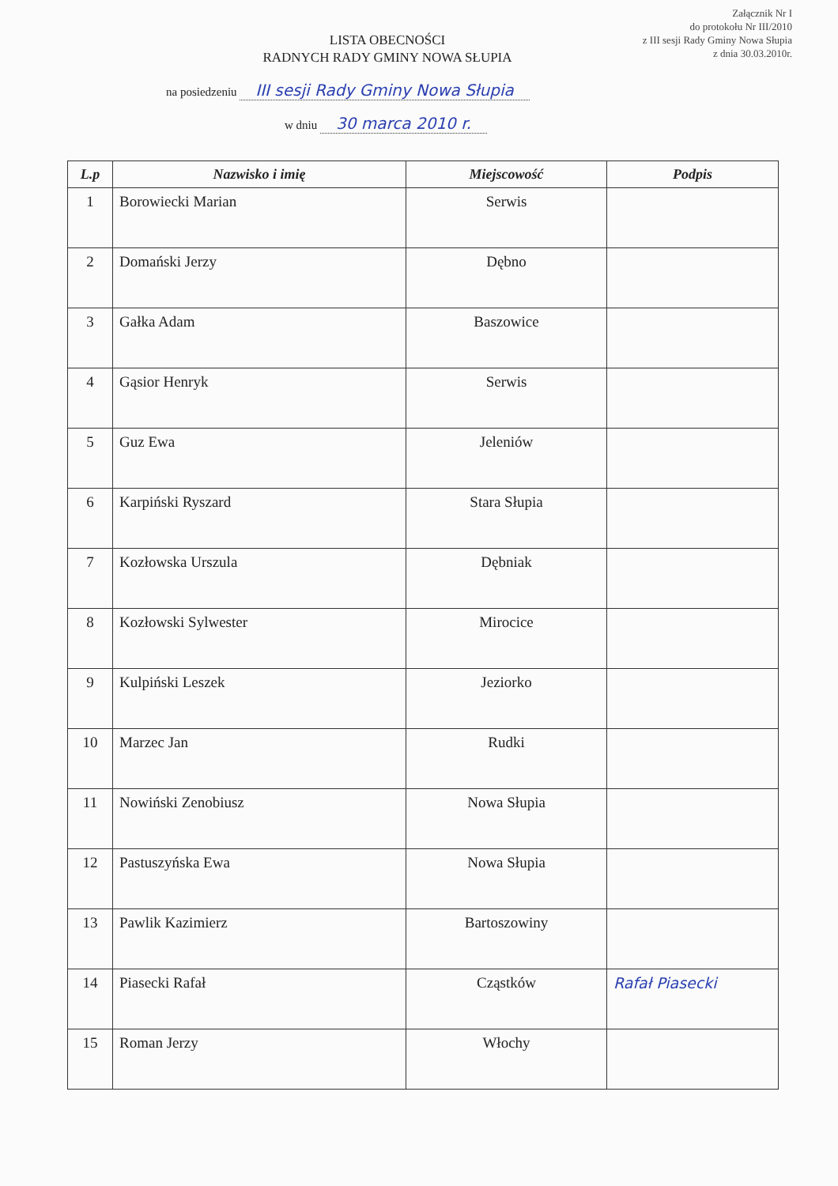Załącznik Nr I
do protokołu Nr III/2010
z III sesji Rady Gminy Nowa Słupia
z dnia 30.03.2010r.
LISTA OBECNOŚCI
RADNYCH RADY GMINY NOWA SŁUPIA
na posiedzeniu III sesji Rady Gminy Nowa Słupia
w dniu 30 marca 2010 r.
| L.p | Nazwisko i imię | Miejscowość | Podpis |
| --- | --- | --- | --- |
| 1 | Borowiecki Marian | Serwis | |
| 2 | Domański Jerzy | Dębno | |
| 3 | Gałka Adam | Baszowice | |
| 4 | Gąsior Henryk | Serwis | |
| 5 | Guz Ewa | Jeleniów | |
| 6 | Karpiński Ryszard | Stara Słupia | |
| 7 | Kozłowska Urszula | Dębniak | |
| 8 | Kozłowski Sylwester | Mirocice | |
| 9 | Kulpiński Leszek | Jeziorko | |
| 10 | Marzec Jan | Rudki | |
| 11 | Nowiński Zenobiusz | Nowa Słupia | |
| 12 | Pastuszyńska Ewa | Nowa Słupia | |
| 13 | Pawlik Kazimierz | Bartoszowiny | |
| 14 | Piasecki Rafał | Cząstków | Rafał Piasecki |
| 15 | Roman Jerzy | Włochy | |